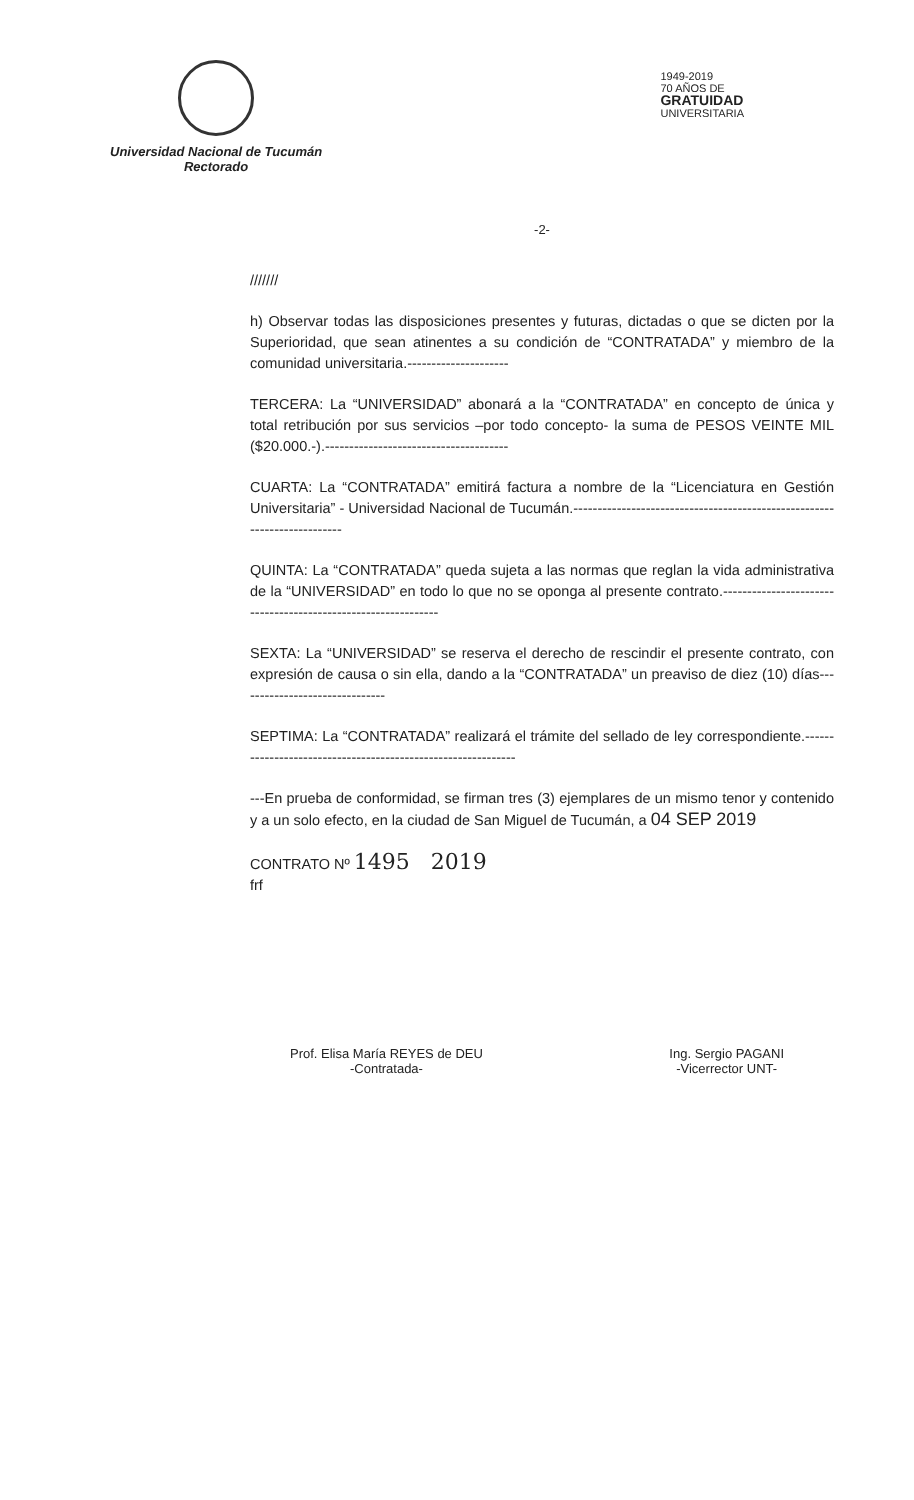Universidad Nacional de Tucumán
Rectorado
1949-2019
70 AÑOS DE
GRATUIDAD
UNIVERSITARIA
-2-
///////
h) Observar todas las disposiciones presentes y futuras, dictadas o que se dicten por la Superioridad, que sean atinentes a su condición de “CONTRATADA” y miembro de la comunidad universitaria.---------------------
TERCERA: La “UNIVERSIDAD” abonará a la “CONTRATADA” en concepto de única y total retribución por sus servicios –por todo concepto- la suma de PESOS VEINTE MIL ($20.000.-).--------------------------------------
CUARTA: La “CONTRATADA” emitirá factura a nombre de la “Licenciatura en Gestión Universitaria” - Universidad Nacional de Tucumán.-------------------------------------------------------------------------
QUINTA: La “CONTRATADA” queda sujeta a las normas que reglan la vida administrativa de la “UNIVERSIDAD” en todo lo que no se oponga al presente contrato.--------------------------------------------------------------
SEXTA: La “UNIVERSIDAD” se reserva el derecho de rescindir el presente contrato, con expresión de causa o sin ella, dando a la “CONTRATADA” un preaviso de diez (10) días-------------------------------
SEPTIMA: La “CONTRATADA” realizará el trámite del sellado de ley correspondiente.-------------------------------------------------------------
---En prueba de conformidad, se firman tres (3) ejemplares de un mismo tenor y contenido y a un solo efecto, en la ciudad de San Miguel de Tucumán, a 04 SEP 2019
CONTRATO Nº 1495 2019
frf
Prof. Elisa María REYES de DEU
-Contratada-
Ing. Sergio PAGANI
-Vicerrector UNT-